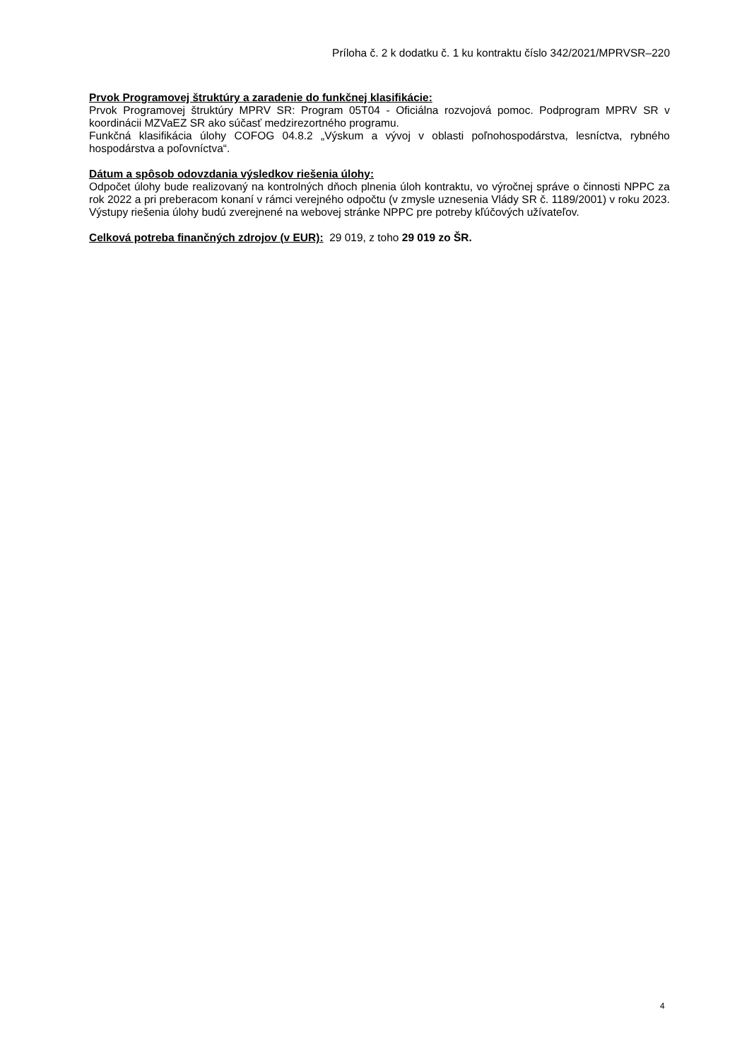Príloha č. 2 k dodatku č. 1 ku kontraktu číslo 342/2021/MPRVSR–220
Prvok Programovej štruktúry a zaradenie do funkčnej klasifikácie:
Prvok Programovej štruktúry MPRV SR: Program 05T04 - Oficiálna rozvojová pomoc. Podprogram MPRV SR v koordinácii MZVaEZ SR ako súčasť medzirezortného programu.
Funkčná klasifikácia úlohy COFOG 04.8.2 „Výskum a vývoj v oblasti poľnohospodárstva, lesníctva, rybného hospodárstva a poľovníctva“.
Dátum a spôsob odovzdania výsledkov riešenia úlohy:
Odpočet úlohy bude realizovaný na kontrolných dňoch plnenia úloh kontraktu, vo výročnej správe o činnosti NPPC za rok 2022 a pri preberacom konaní v rámci verejného odpočtu (v zmysle uznesenia Vlády SR č. 1189/2001) v roku 2023. Výstupy riešenia úlohy budú zverejnené na webovej stránke NPPC pre potreby kľúčových užívateľov.
Celková potreba finančných zdrojov (v EUR): 29 019, z toho 29 019 zo ŠR.
4